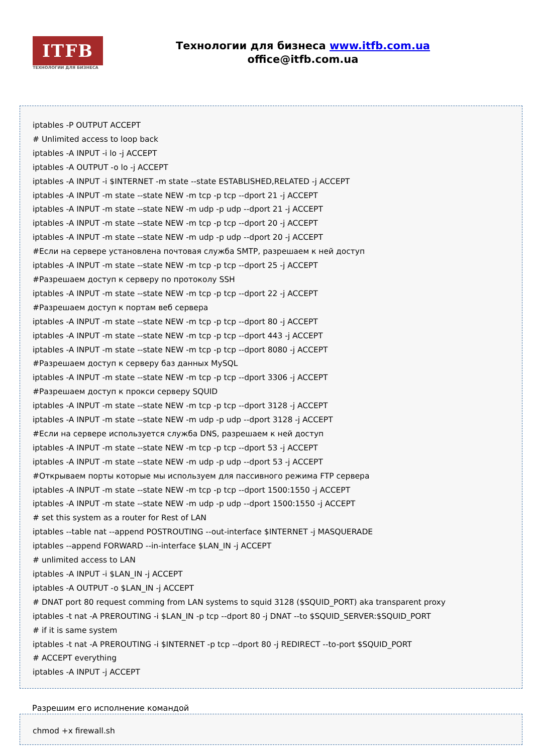ITFB
ТЕХНОЛОГИИ ДЛЯ БИЗНЕСА
Технологии для бизнеса www.itfb.com.ua
office@itfb.com.ua
iptables -P OUTPUT ACCEPT
# Unlimited access to loop back
iptables -A INPUT -i lo -j ACCEPT
iptables -A OUTPUT -o lo -j ACCEPT
iptables -A INPUT -i $INTERNET -m state --state ESTABLISHED,RELATED -j ACCEPT
iptables -A INPUT -m state --state NEW -m tcp -p tcp --dport 21 -j ACCEPT
iptables -A INPUT -m state --state NEW -m udp -p udp --dport 21 -j ACCEPT
iptables -A INPUT -m state --state NEW -m tcp -p tcp --dport 20 -j ACCEPT
iptables -A INPUT -m state --state NEW -m udp -p udp --dport 20 -j ACCEPT
#Если на сервере установлена почтовая служба SMTP, разрешаем к ней доступ
iptables -A INPUT -m state --state NEW -m tcp -p tcp --dport 25 -j ACCEPT
#Разрешаем доступ к серверу по протоколу SSH
iptables -A INPUT -m state --state NEW -m tcp -p tcp --dport 22 -j ACCEPT
#Разрешаем доступ к портам веб сервера
iptables -A INPUT -m state --state NEW -m tcp -p tcp --dport 80 -j ACCEPT
iptables -A INPUT -m state --state NEW -m tcp -p tcp --dport 443 -j ACCEPT
iptables -A INPUT -m state --state NEW -m tcp -p tcp --dport 8080 -j ACCEPT
#Разрешаем доступ к серверу баз данных MySQL
iptables -A INPUT -m state --state NEW -m tcp -p tcp --dport 3306 -j ACCEPT
#Разрешаем доступ к прокси серверу SQUID
iptables -A INPUT -m state --state NEW -m tcp -p tcp --dport 3128 -j ACCEPT
iptables -A INPUT -m state --state NEW -m udp -p udp --dport 3128 -j ACCEPT
#Если на сервере используется служба DNS, разрешаем к ней доступ
iptables -A INPUT -m state --state NEW -m tcp -p tcp --dport 53 -j ACCEPT
iptables -A INPUT -m state --state NEW -m udp -p udp --dport 53 -j ACCEPT
#Открываем порты которые мы используем для пассивного режима FTP сервера
iptables -A INPUT -m state --state NEW -m tcp -p tcp --dport 1500:1550 -j ACCEPT
iptables -A INPUT -m state --state NEW -m udp -p udp --dport 1500:1550 -j ACCEPT
# set this system as a router for Rest of LAN
iptables --table nat --append POSTROUTING --out-interface $INTERNET -j MASQUERADE
iptables --append FORWARD --in-interface $LAN_IN -j ACCEPT
# unlimited access to LAN
iptables -A INPUT -i $LAN_IN -j ACCEPT
iptables -A OUTPUT -o $LAN_IN -j ACCEPT
# DNAT port 80 request comming from LAN systems to squid 3128 ($SQUID_PORT) aka transparent proxy
iptables -t nat -A PREROUTING -i $LAN_IN -p tcp --dport 80 -j DNAT --to $SQUID_SERVER:$SQUID_PORT
# if it is same system
iptables -t nat -A PREROUTING -i $INTERNET -p tcp --dport 80 -j REDIRECT --to-port $SQUID_PORT
# ACCEPT everything
iptables -A INPUT -j ACCEPT
Разрешим его исполнение командой
chmod +x firewall.sh